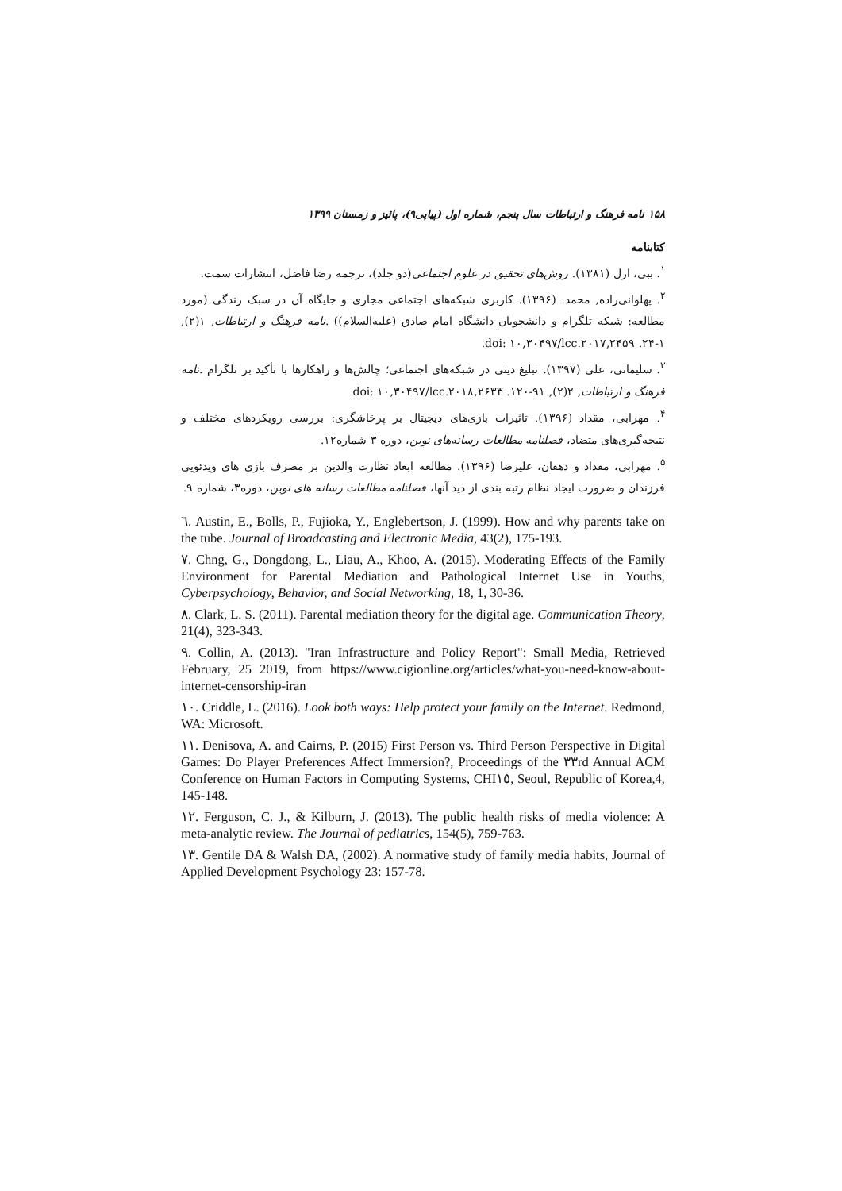۱۵۸ نامه فرهنگ و ارتباطات سال پنجم، شماره اول (پیاپی۹)، پائیز و زمستان ۱۳۹۹
کتابنامه
<sup>۱</sup>. ببی، ارل (۱۳۸۱). روش‌های تحقیق در علوم اجتماعی(دو جلد)، ترجمه رضا فاضل، انتشارات سمت.
<sup>۲</sup>. پهلوانی‌زاده, محمد. (۱۳۹۶). کاربری شبکه‌های اجتماعی مجازی و جایگاه آن در سبک زندگی (مورد مطالعه: شبکه تلگرام و دانشجویان دانشگاه امام صادق (علیه‌السلام)) .نامه فرهنگ و ارتباطات, ۱(۲), ۱-۲۴. doi: ۱۰,۳۰۴۹۷/lcc.۲۰۱۷,۲۴۵۹.
<sup>۳</sup>. سلیمانی، علی (۱۳۹۷). تبلیغ دینی در شبکه‌های اجتماعی؛ چالش‌ها و راهکارها با تأکید بر تلگرام .نامه فرهنگ و ارتباطات, ۲(۲), ۹۱-۱۲۰. doi: ۱۰,۳۰۴۹۷/lcc.۲۰۱۸,۲۶۳۳
<sup>۴</sup>. مهرابی، مقداد (۱۳۹۶). تاثیرات بازی‌های دیجیتال بر پرخاشگری: بررسی رویکردهای مختلف و نتیجه‌گیری‌های متضاد، فصلنامه مطالعات رسانه‌های نوین، دوره ۳ شماره۱۲.
<sup>۵</sup>. مهرابی، مقداد و دهقان، علیرضا (۱۳۹۶). مطالعه ابعاد نظارت والدین بر مصرف بازی های ویدئویی فرزندان و ضرورت ایجاد نظام رتبه بندی از دید آنها، فصلنامه مطالعات رسانه های نوین، دوره۳، شماره ۹.
٦. Austin, E., Bolls, P., Fujioka, Y., Englebertson, J. (1999). How and why parents take on the tube. Journal of Broadcasting and Electronic Media, 43(2), 175-193.
٧. Chng, G., Dongdong, L., Liau, A., Khoo, A. (2015). Moderating Effects of the Family Environment for Parental Mediation and Pathological Internet Use in Youths, Cyberpsychology, Behavior, and Social Networking, 18, 1, 30-36.
٨. Clark, L. S. (2011). Parental mediation theory for the digital age. Communication Theory, 21(4), 323-343.
٩. Collin, A. (2013). "Iran Infrastructure and Policy Report": Small Media, Retrieved February, 25 2019, from https://www.cigionline.org/articles/what-you-need-know-about-internet-censorship-iran
١٠. Criddle, L. (2016). Look both ways: Help protect your family on the Internet. Redmond, WA: Microsoft.
١١. Denisova, A. and Cairns, P. (2015) First Person vs. Third Person Perspective in Digital Games: Do Player Preferences Affect Immersion?, Proceedings of the ٣٣rd Annual ACM Conference on Human Factors in Computing Systems, CHI١٥, Seoul, Republic of Korea,4, 145-148.
١٢. Ferguson, C. J., & Kilburn, J. (2013). The public health risks of media violence: A meta-analytic review. The Journal of pediatrics, 154(5), 759-763.
١٣. Gentile DA & Walsh DA, (2002). A normative study of family media habits, Journal of Applied Development Psychology 23: 157-78.